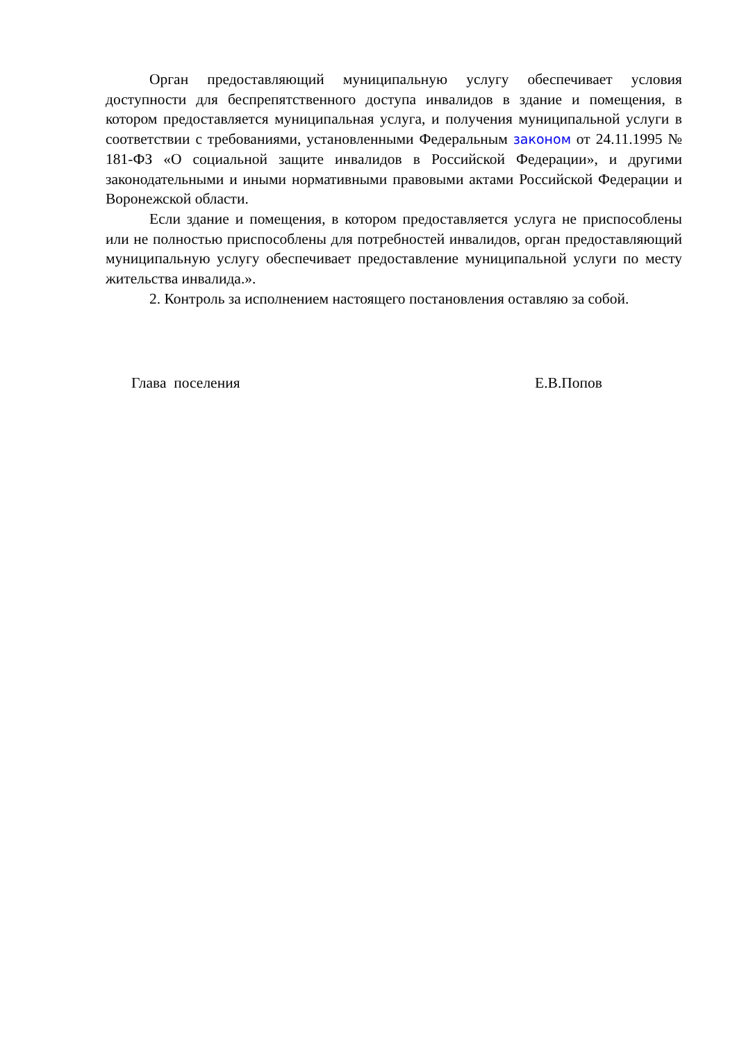Орган предоставляющий муниципальную услугу обеспечивает условия доступности для беспрепятственного доступа инвалидов в здание и помещения, в котором предоставляется муниципальная услуга, и получения муниципальной услуги в соответствии с требованиями, установленными Федеральным законом от 24.11.1995 № 181-ФЗ «О социальной защите инвалидов в Российской Федерации», и другими законодательными и иными нормативными правовыми актами Российской Федерации и Воронежской области.
Если здание и помещения, в котором предоставляется услуга не приспособлены или не полностью приспособлены для потребностей инвалидов, орган предоставляющий муниципальную услугу обеспечивает предоставление муниципальной услуги по месту жительства инвалида.».
2. Контроль за исполнением настоящего постановления оставляю за собой.
Глава поселения Е.В.Попов